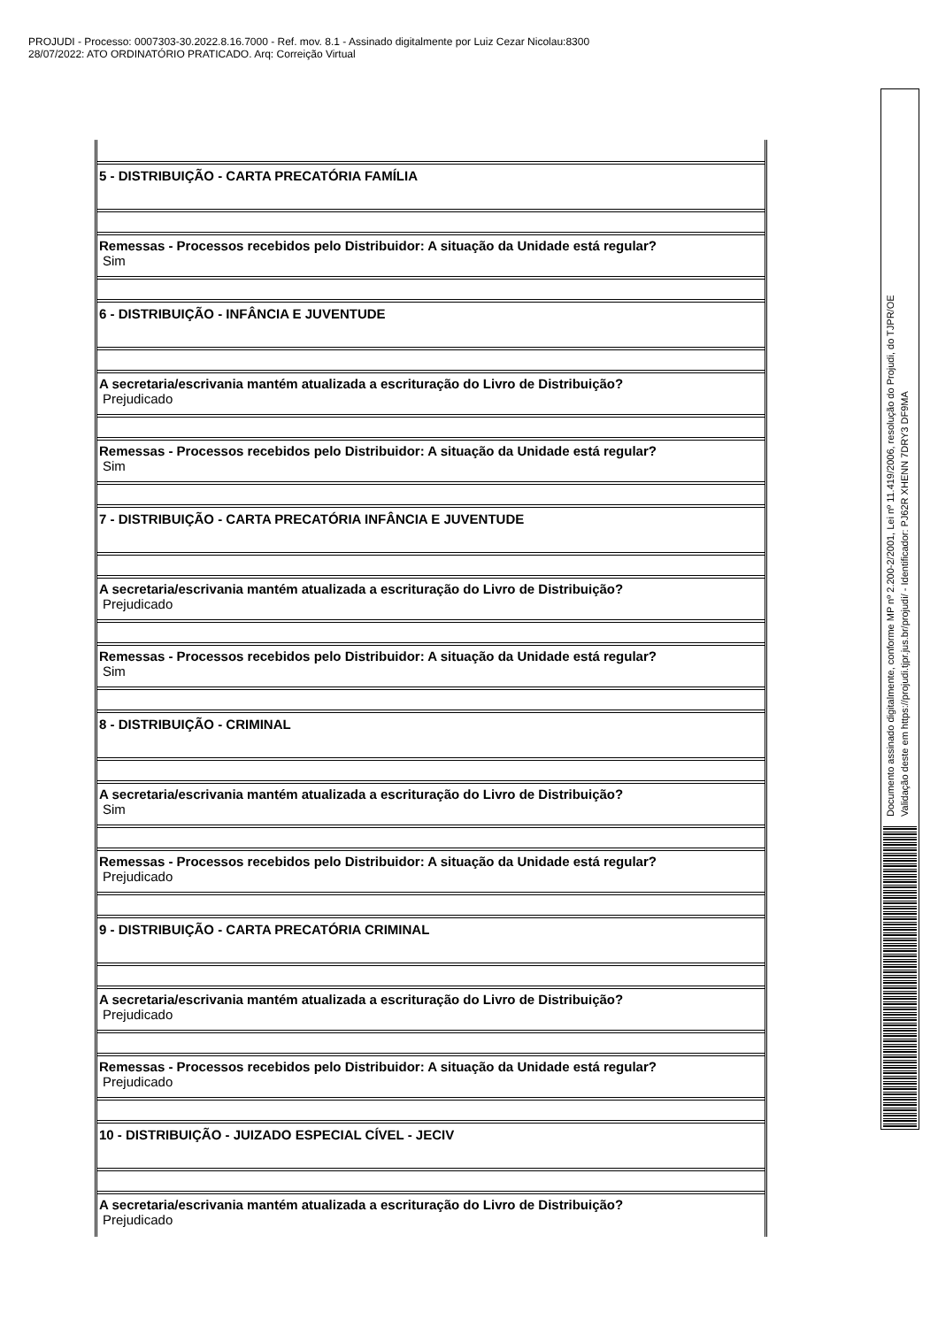PROJUDI - Processo: 0007303-30.2022.8.16.7000 - Ref. mov. 8.1 - Assinado digitalmente por Luiz Cezar Nicolau:8300
28/07/2022: ATO ORDINATÓRIO PRATICADO. Arq: Correição Virtual
| 5 - DISTRIBUIÇÃO - CARTA PRECATÓRIA FAMÍLIA |
| Remessas - Processos recebidos pelo Distribuidor: A situação da Unidade está regular? Sim |
| 6 - DISTRIBUIÇÃO - INFÂNCIA E JUVENTUDE |
| A secretaria/escrivania mantém atualizada a escrituração do Livro de Distribuição? Prejudicado |
| Remessas - Processos recebidos pelo Distribuidor: A situação da Unidade está regular? Sim |
| 7 - DISTRIBUIÇÃO - CARTA PRECATÓRIA INFÂNCIA E JUVENTUDE |
| A secretaria/escrivania mantém atualizada a escrituração do Livro de Distribuição? Prejudicado |
| Remessas - Processos recebidos pelo Distribuidor: A situação da Unidade está regular? Sim |
| 8 - DISTRIBUIÇÃO - CRIMINAL |
| A secretaria/escrivania mantém atualizada a escrituração do Livro de Distribuição? Sim |
| Remessas - Processos recebidos pelo Distribuidor: A situação da Unidade está regular? Prejudicado |
| 9 - DISTRIBUIÇÃO - CARTA PRECATÓRIA CRIMINAL |
| A secretaria/escrivania mantém atualizada a escrituração do Livro de Distribuição? Prejudicado |
| Remessas - Processos recebidos pelo Distribuidor: A situação da Unidade está regular? Prejudicado |
| 10 - DISTRIBUIÇÃO - JUIZADO ESPECIAL CÍVEL - JECIV |
| A secretaria/escrivania mantém atualizada a escrituração do Livro de Distribuição? Prejudicado |
Documento assinado digitalmente, conforme MP nº 2.200-2/2001, Lei nº 11.419/2006, resolução do Projudi, do TJPR/OE
Validação deste em https://projudi.tjpr.jus.br/projudi/ - Identificador: PJ62R XHENN 7DRY3 DF9MA